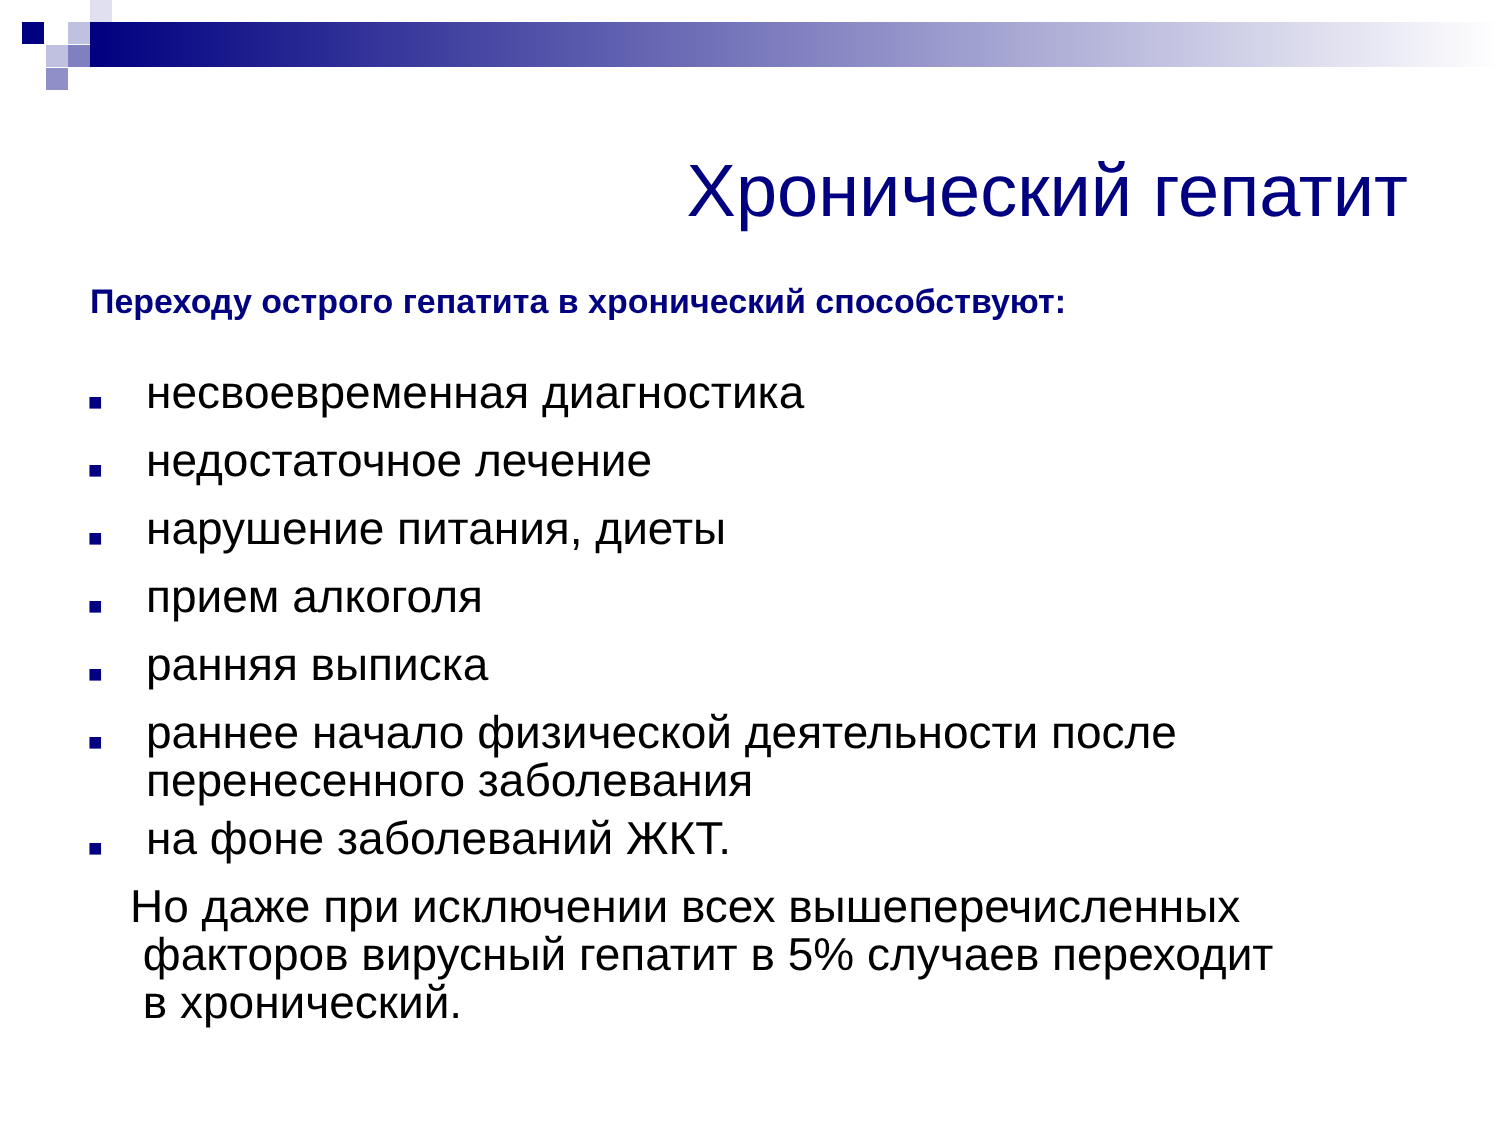Хронический гепатит
Переходу острого гепатита в хронический способствуют:
■ несвоевременная диагностика
■ недостаточное лечение
■ нарушение питания, диеты
■ прием алкоголя
■ ранняя выписка
■ раннее начало физической деятельности после перенесенного заболевания
■ на фоне заболеваний ЖКТ.
Но даже при исключении всех вышеперечисленных
факторов вирусный гепатит в 5% случаев переходит
в хронический.